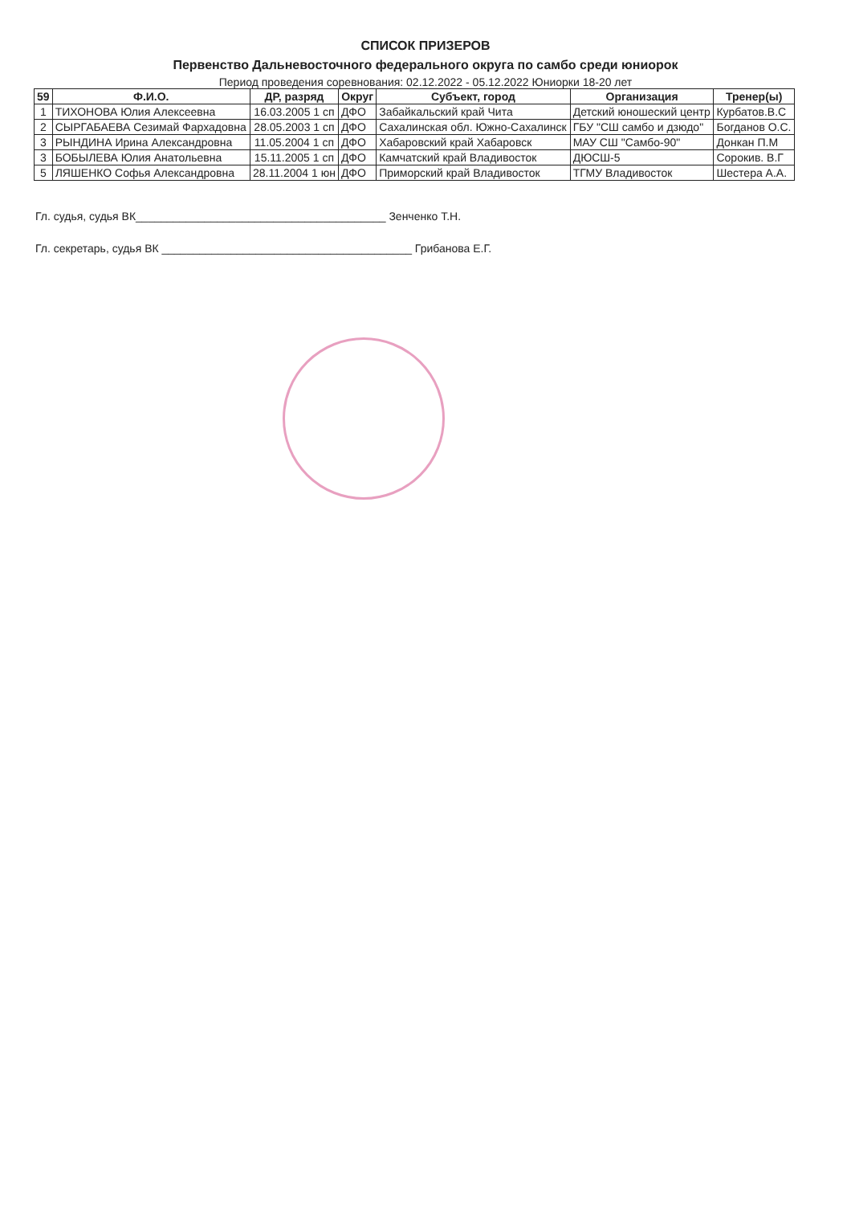СПИСОК ПРИЗЕРОВ
Первенство Дальневосточного федерального округа по самбо среди юниорок
Период проведения соревнования: 02.12.2022 - 05.12.2022 Юниорки 18-20 лет
| 59 | Ф.И.О. | ДР, разряд | Округ | Субъект, город | Организация | Тренер(ы) |
| --- | --- | --- | --- | --- | --- | --- |
| 1 | ТИХОНОВА Юлия Алексеевна | 16.03.2005 1 сп | ДФО | Забайкальский край Чита | Детский юношеский центр | Курбатов.В.С |
| 2 | СЫРГАБАЕВА Сезимай Фархадовна | 28.05.2003 1 сп | ДФО | Сахалинская обл. Южно-Сахалинск | ГБУ "СШ самбо и дзюдо" | Богданов О.С. |
| 3 | РЫНДИНА Ирина Александровна | 11.05.2004 1 сп | ДФО | Хабаровский край Хабаровск | МАУ СШ "Самбо-90" | Донкан П.М |
| 3 | БОБЫЛЕВА Юлия Анатольевна | 15.11.2005 1 сп | ДФО | Камчатский край Владивосток | ДЮСШ-5 | Сорокив. В.Г |
| 5 | ЛЯШЕНКО Софья Александровна | 28.11.2004 1 юн | ДФО | Приморский край Владивосток | ТГМУ Владивосток | Шестера А.А. |
Гл. судья, судья ВК________________________________________ Зенченко Т.Н.
Гл. секретарь, судья ВК ________________________________________ Грибанова Е.Г.